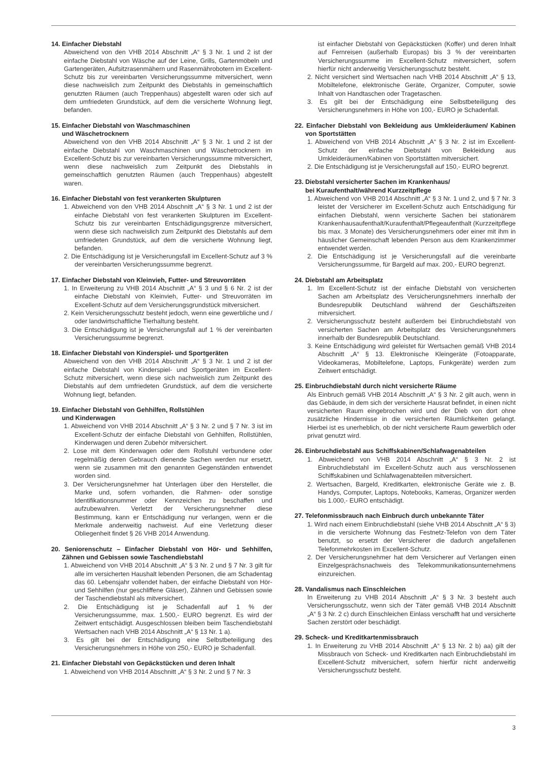14. Einfacher Diebstahl
Abweichend von den VHB 2014 Abschnitt „A“ § 3 Nr. 1 und 2 ist der einfache Diebstahl von Wäsche auf der Leine, Grills, Gartenmöbeln und Gartengeräten, Aufsitzrasenmähern und Rasenmährobotern im Excellent-Schutz bis zur vereinbarten Versicherungssumme mitversichert, wenn diese nachweislich zum Zeitpunkt des Diebstahls in gemeinschaftlich genutzten Räumen (auch Treppenhaus) abgestellt waren oder sich auf dem umfriedeten Grundstück, auf dem die versicherte Wohnung liegt, befanden.
15. Einfacher Diebstahl von Waschmaschinen
und Wäschetrocknern
Abweichend von den VHB 2014 Abschnitt „A“ § 3 Nr. 1 und 2 ist der einfache Diebstahl von Waschmaschinen und Wäschetrocknern im Excellent-Schutz bis zur vereinbarten Versicherungssumme mitversichert, wenn diese nachweislich zum Zeitpunkt des Diebstahls in gemeinschaftlich genutzten Räumen (auch Treppenhaus) abgestellt waren.
16. Einfacher Diebstahl von fest verankerten Skulpturen
1. Abweichend von den VHB 2014 Abschnitt „A“ § 3 Nr. 1 und 2 ist der einfache Diebstahl von fest verankerten Skulpturen im Excellent-Schutz bis zur vereinbarten Entschädigungsgrenze mitversichert, wenn diese sich nachweislich zum Zeitpunkt des Diebstahls auf dem umfriedeten Grundstück, auf dem die versicherte Wohnung liegt, befanden.
2. Die Entschädigung ist je Versicherungsfall im Excellent-Schutz auf 3 % der vereinbarten Versicherungssumme begrenzt.
17. Einfacher Diebstahl von Kleinvieh, Futter- und Streuvorräten
1. In Erweiterung zu VHB 2014 Abschnitt „A“ § 3 und § 6 Nr. 2 ist der einfache Diebstahl von Kleinvieh, Futter- und Streuvorräten im Excellent-Schutz auf dem Versicherungsgrundstück mitversichert.
2. Kein Versicherungsschutz besteht jedoch, wenn eine gewerbliche und / oder landwirtschaftliche Tierhaltung besteht.
3. Die Entschädigung ist je Versicherungsfall auf 1 % der vereinbarten Versicherungssumme begrenzt.
18. Einfacher Diebstahl von Kinderspiel- und Sportgeräten
Abweichend von den VHB 2014 Abschnitt „A“ § 3 Nr. 1 und 2 ist der einfache Diebstahl von Kinderspiel- und Sportgeräten im Excellent-Schutz mitversichert, wenn diese sich nachweislich zum Zeitpunkt des Diebstahls auf dem umfriedeten Grundstück, auf dem die versicherte Wohnung liegt, befanden.
19. Einfacher Diebstahl von Gehhilfen, Rollstühlen
und Kinderwagen
1. Abweichend von VHB 2014 Abschnitt „A“ § 3 Nr. 2 und § 7 Nr. 3 ist im Excellent-Schutz der einfache Diebstahl von Gehhilfen, Rollstühlen, Kinderwagen und deren Zubehör mitversichert.
2. Lose mit dem Kinderwagen oder dem Rollstuhl verbundene oder regelmäßig deren Gebrauch dienende Sachen werden nur ersetzt, wenn sie zusammen mit den genannten Gegenständen entwendet worden sind.
3. Der Versicherungsnehmer hat Unterlagen über den Hersteller, die Marke und, sofern vorhanden, die Rahmen- oder sonstige Identifikationsnummer oder Kennzeichen zu beschaffen und aufzubewahren. Verletzt der Versicherungsnehmer diese Bestimmung, kann er Entschädigung nur verlangen, wenn er die Merkmale anderweitig nachweist. Auf eine Verletzung dieser Obliegenheit findet § 26 VHB 2014 Anwendung.
20. Seniorenschutz – Einfacher Diebstahl von Hör- und Sehhilfen, Zähnen und Gebissen sowie Taschendiebstahl
1. Abweichend von VHB 2014 Abschnitt „A“ § 3 Nr. 2 und § 7 Nr. 3 gilt für alle im versicherten Haushalt lebenden Personen, die am Schadentag das 60. Lebensjahr vollendet haben, der einfache Diebstahl von Hör- und Sehhilfen (nur geschliffene Gläser), Zähnen und Gebissen sowie der Taschendiebstahl als mitversichert.
2. Die Entschädigung ist je Schadenfall auf 1 % der Versicherungssumme, max. 1.500,- EURO begrenzt. Es wird der Zeitwert entschädigt. Ausgeschlossen bleiben beim Taschendiebstahl Wertsachen nach VHB 2014 Abschnitt „A“ § 13 Nr. 1 a).
3. Es gilt bei der Entschädigung eine Selbstbeteiligung des Versicherungsnehmers in Höhe von 250,- EURO je Schadenfall.
21. Einfacher Diebstahl von Gepäckstücken und deren Inhalt
1. Abweichend von VHB 2014 Abschnitt „A“ § 3 Nr. 2 und § 7 Nr. 3
ist einfacher Diebstahl von Gepäckstücken (Koffer) und deren Inhalt auf Fernreisen (außerhalb Europas) bis 3 % der vereinbarten Versicherungssumme im Excellent-Schutz mitversichert, sofern hierfür nicht anderweitig Versicherungsschutz besteht.
2. Nicht versichert sind Wertsachen nach VHB 2014 Abschnitt „A“ § 13, Mobiltelefone, elektronische Geräte, Organizer, Computer, sowie Inhalt von Handtaschen oder Tragetaschen.
3. Es gilt bei der Entschädigung eine Selbstbeteiligung des Versicherungsnehmers in Höhe von 100,- EURO je Schadenfall.
22. Einfacher Diebstahl von Bekleidung aus Umkleideräumen/ Kabinen von Sportstätten
1. Abweichend von VHB 2014 Abschnitt „A“ § 3 Nr. 2 ist im Excellent-Schutz der einfache Diebstahl von Bekleidung aus Umkleideräumen/Kabinen von Sportstätten mitversichert.
2. Die Entschädigung ist je Versicherungsfall auf 150,- EURO begrenzt.
23. Diebstahl versicherter Sachen im Krankenhaus/
bei Kuraufenthalt/während Kurzzeitpflege
1. Abweichend von VHB 2014 Abschnitt „A“ § 3 Nr. 1 und 2, und § 7 Nr. 3 leistet der Versicherer im Excellent-Schutz auch Entschädigung für einfachen Diebstahl, wenn versicherte Sachen bei stationärem Krankenhausaufenthalt/Kuraufenthalt/Pflegeaufenthalt (Kurzzeitpflege bis max. 3 Monate) des Versicherungsnehmers oder einer mit ihm in häuslicher Gemeinschaft lebenden Person aus dem Krankenzimmer entwendet werden.
2. Die Entschädigung ist je Versicherungsfall auf die vereinbarte Versicherungssumme, für Bargeld auf max. 200,- EURO begrenzt.
24. Diebstahl am Arbeitsplatz
1. Im Excellent-Schutz ist der einfache Diebstahl von versicherten Sachen am Arbeitsplatz des Versicherungsnehmers innerhalb der Bundesrepublik Deutschland während der Geschäftszeiten mitversichert.
2. Versicherungsschutz besteht außerdem bei Einbruchdiebstahl von versicherten Sachen am Arbeitsplatz des Versicherungsnehmers innerhalb der Bundesrepublik Deutschland.
3. Keine Entschädigung wird geleistet für Wertsachen gemäß VHB 2014 Abschnitt „A“ § 13. Elektronische Kleingeräte (Fotoapparate, Videokameras, Mobiltelefone, Laptops, Funkgeräte) werden zum Zeitwert entschädigt.
25. Einbruchdiebstahl durch nicht versicherte Räume
Als Einbruch gemäß VHB 2014 Abschnitt „A“ § 3 Nr. 2 gilt auch, wenn in das Gebäude, in dem sich der versicherte Hausrat befindet, in einen nicht versicherten Raum eingebrochen wird und der Dieb von dort ohne zusätzliche Hindernisse in die versicherten Räumlichkeiten gelangt. Hierbei ist es unerheblich, ob der nicht versicherte Raum gewerblich oder privat genutzt wird.
26. Einbruchdiebstahl aus Schiffskabinen/Schlafwagenabteilen
1. Abweichend von VHB 2014 Abschnitt „A“ § 3 Nr. 2 ist Einbruchdiebstahl im Excellent-Schutz auch aus verschlossenen Schiffskabinen und Schlafwagenabteilen mitversichert.
2. Wertsachen, Bargeld, Kreditkarten, elektronische Geräte wie z. B. Handys, Computer, Laptops, Notebooks, Kameras, Organizer werden bis 1.000,- EURO entschädigt.
27. Telefonmissbrauch nach Einbruch durch unbekannte Täter
1. Wird nach einem Einbruchdiebstahl (siehe VHB 2014 Abschnitt „A“ § 3) in die versicherte Wohnung das Festnetz-Telefon von dem Täter benutzt, so ersetzt der Versicherer die dadurch angefallenen Telefonmehrkosten im Excellent-Schutz.
2. Der Versicherungsnehmer hat dem Versicherer auf Verlangen einen Einzelgesprächsnachweis des Telekommunikationsunternehmens einzureichen.
28. Vandalismus nach Einschleichen
In Erweiterung zu VHB 2014 Abschnitt „A“ § 3 Nr. 3 besteht auch Versicherungsschutz, wenn sich der Täter gemäß VHB 2014 Abschnitt „A“ § 3 Nr. 2 c) durch Einschleichen Einlass verschafft hat und versicherte Sachen zerstört oder beschädigt.
29. Scheck- und Kreditkartenmissbrauch
1. In Erweiterung zu VHB 2014 Abschnitt „A“ § 13 Nr. 2 b) aa) gilt der Missbrauch von Scheck- und Kreditkarten nach Einbruchdiebstahl im Excellent-Schutz mitversichert, sofern hierfür nicht anderweitig Versicherungsschutz besteht.
3